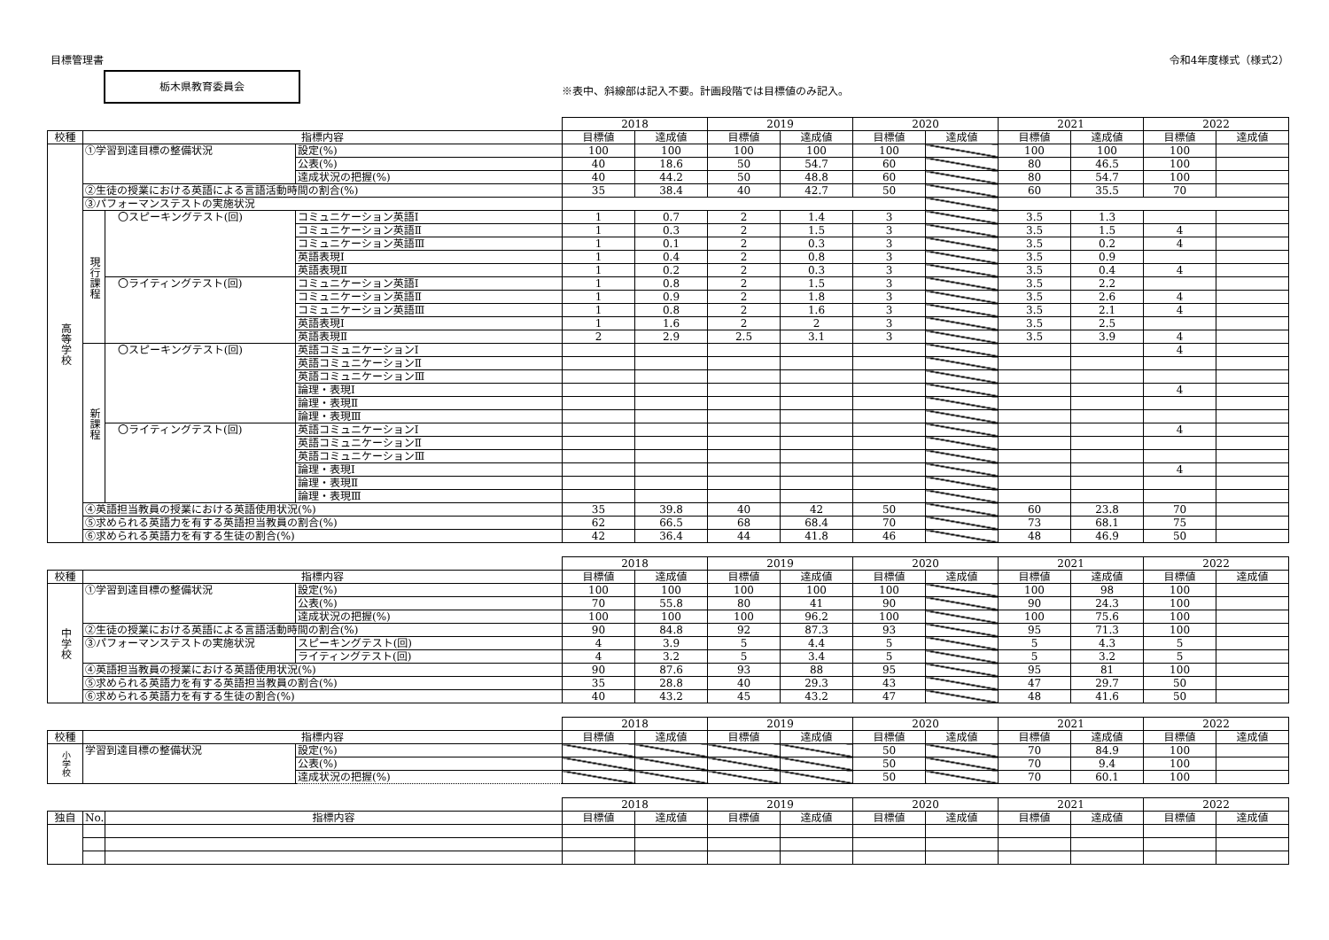目標管理書 令和4年度様式（様式2）
栃木県教育委員会 ※表中、斜線部は記入不要。計画段階では目標値のみ記入。
| | | | | 2018 | | 2019 | | 2020 | | 2021 | | 2022 | |
| 校種 | 指標内容 | | | 目標値 | 達成値 | 目標値 | 達成値 | 目標値 | 達成値 | 目標値 | 達成値 | 目標値 | 達成値 |
| 高等学校 | ①学習到達目標の整備状況 | | 設定(%) | 100 | 100 | 100 | 100 | 100 | | 100 | 100 | 100 | |
| | | | 公表(%) | 40 | 18.6 | 50 | 54.7 | 60 | | 80 | 46.5 | 100 | |
| | | | 達成状況の把握(%) | 40 | 44.2 | 50 | 48.8 | 60 | | 80 | 54.7 | 100 | |
| | ②生徒の授業における英語による言語活動時間の割合(%) | | | 35 | 38.4 | 40 | 42.7 | 50 | | 60 | 35.5 | 70 | |
| | ③パフォーマンステストの実施状況 | | | | | | | | | | | | |
| | 現行課程 | 〇スピーキングテスト(回) | コミュニケーション英語Ⅰ | 1 | 0.7 | 2 | 1.4 | 3 | | 3.5 | 1.3 | | |
| | | | コミュニケーション英語Ⅱ | 1 | 0.3 | 2 | 1.5 | 3 | | 3.5 | 1.5 | 4 | |
| | | | コミュニケーション英語Ⅲ | 1 | 0.1 | 2 | 0.3 | 3 | | 3.5 | 0.2 | 4 | |
| | | | 英語表現Ⅰ | 1 | 0.4 | 2 | 0.8 | 3 | | 3.5 | 0.9 | | |
| | | | 英語表現Ⅱ | 1 | 0.2 | 2 | 0.3 | 3 | | 3.5 | 0.4 | 4 | |
| | | 〇ライティングテスト(回) | コミュニケーション英語Ⅰ | 1 | 0.8 | 2 | 1.5 | 3 | | 3.5 | 2.2 | | |
| | | | コミュニケーション英語Ⅱ | 1 | 0.9 | 2 | 1.8 | 3 | | 3.5 | 2.6 | 4 | |
| | | | コミュニケーション英語Ⅲ | 1 | 0.8 | 2 | 1.6 | 3 | | 3.5 | 2.1 | 4 | |
| | | | 英語表現Ⅰ | 1 | 1.6 | 2 | 2 | 3 | | 3.5 | 2.5 | | |
| | | | 英語表現Ⅱ | 2 | 2.9 | 2.5 | 3.1 | 3 | | 3.5 | 3.9 | 4 | |
| | 新課程 | 〇スピーキングテスト(回) | 英語コミュニケーションⅠ | | | | | | | | | 4 | |
| | | | 英語コミュニケーションⅡ | | | | | | | | | | |
| | | | 英語コミュニケーションⅢ | | | | | | | | | | |
| | | | 論理・表現Ⅰ | | | | | | | | | 4 | |
| | | | 論理・表現Ⅱ | | | | | | | | | | |
| | | | 論理・表現Ⅲ | | | | | | | | | | |
| | | 〇ライティングテスト(回) | 英語コミュニケーションⅠ | | | | | | | | | 4 | |
| | | | 英語コミュニケーションⅡ | | | | | | | | | | |
| | | | 英語コミュニケーションⅢ | | | | | | | | | | |
| | | | 論理・表現Ⅰ | | | | | | | | | 4 | |
| | | | 論理・表現Ⅱ | | | | | | | | | | |
| | | | 論理・表現Ⅲ | | | | | | | | | | |
| | ④英語担当教員の授業における英語使用状況(%) | | | 35 | 39.8 | 40 | 42 | 50 | | 60 | 23.8 | 70 | |
| | ⑤求められる英語力を有する英語担当教員の割合(%) | | | 62 | 66.5 | 68 | 68.4 | 70 | | 73 | 68.1 | 75 | |
| | ⑥求められる英語力を有する生徒の割合(%) | | | 42 | 36.4 | 44 | 41.8 | 46 | | 48 | 46.9 | 50 | |
| | | | 2018 | | 2019 | | 2020 | | 2021 | | 2022 | |
| 校種 | 指標内容 | | 目標値 | 達成値 | 目標値 | 達成値 | 目標値 | 達成値 | 目標値 | 達成値 | 目標値 | 達成値 |
| 中学校 | ①学習到達目標の整備状況 | 設定(%) | 100 | 100 | 100 | 100 | 100 | | 100 | 98 | 100 | |
| | | 公表(%) | 70 | 55.8 | 80 | 41 | 90 | | 90 | 24.3 | 100 | |
| | | 達成状況の把握(%) | 100 | 100 | 100 | 96.2 | 100 | | 100 | 75.6 | 100 | |
| | ②生徒の授業における英語による言語活動時間の割合(%) | | 90 | 84.8 | 92 | 87.3 | 93 | | 95 | 71.3 | 100 | |
| | ③パフォーマンステストの実施状況 | スピーキングテスト(回) | 4 | 3.9 | 5 | 4.4 | 5 | | 5 | 4.3 | 5 | |
| | | ライティングテスト(回) | 4 | 3.2 | 5 | 3.4 | 5 | | 5 | 3.2 | 5 | |
| | ④英語担当教員の授業における英語使用状況(%) | | 90 | 87.6 | 93 | 88 | 95 | | 95 | 81 | 100 | |
| | ⑤求められる英語力を有する英語担当教員の割合(%) | | 35 | 28.8 | 40 | 29.3 | 43 | | 47 | 29.7 | 50 | |
| | ⑥求められる英語力を有する生徒の割合(%) | | 40 | 43.2 | 45 | 43.2 | 47 | | 48 | 41.6 | 50 | |
| | | | 2018 | | 2019 | | 2020 | | 2021 | | 2022 | |
| 校種 | 指標内容 | | 目標値 | 達成値 | 目標値 | 達成値 | 目標値 | 達成値 | 目標値 | 達成値 | 目標値 | 達成値 |
| 小学校 | 学習到達目標の整備状況 | 設定(%) | | | | | 50 | | 70 | 84.9 | 100 | |
| | | 公表(%) | | | | | 50 | | 70 | 9.4 | 100 | |
| | | 達成状況の把握(%) | | | | | 50 | | 70 | 60.1 | 100 | |
| | | | 2018 | | 2019 | | 2020 | | 2021 | | 2022 | |
| 独自 | No. | 指標内容 | 目標値 | 達成値 | 目標値 | 達成値 | 目標値 | 達成値 | 目標値 | 達成値 | 目標値 | 達成値 |